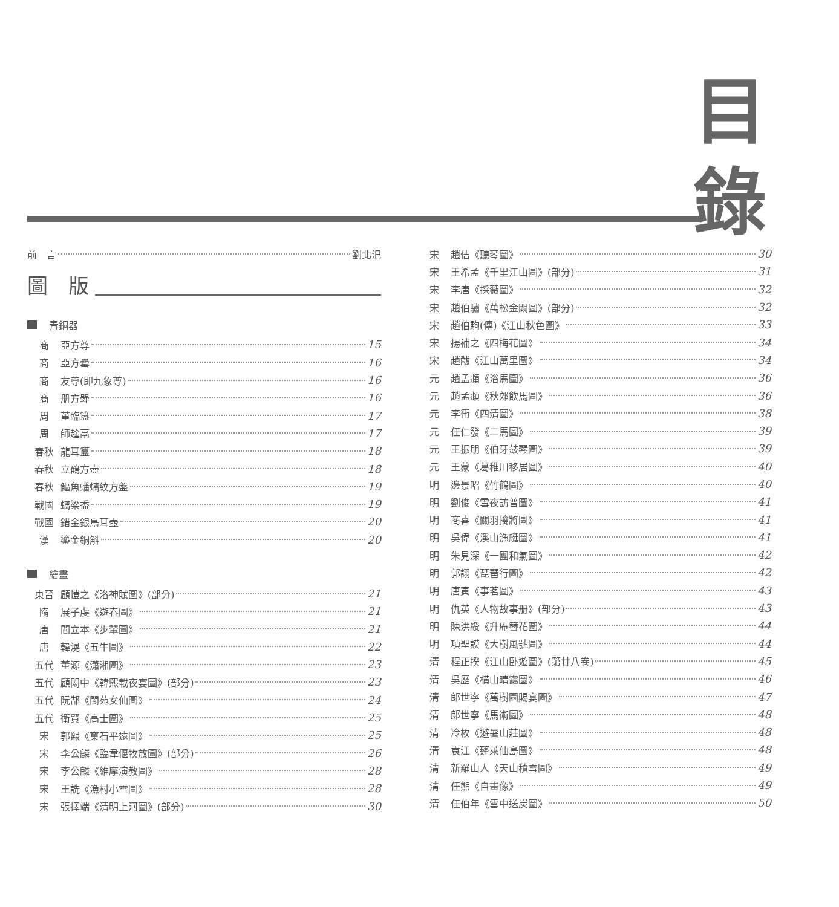目 錄
前　言 劉北汜
圖　版
青銅器
商 ﻿亞方尊 15
商 亞方罍 16
商 友尊(即九象尊) 16
商 册方斝 16
周 堇臨簋 17
周 師趛鬲 17
春秋 龍耳簋 18
春秋 立鶴方壺 18
春秋 鰸魚蟠螭紋方盤 19
戰國 螭梁盉 19
戰國 錯金銀鳥耳壺 20
漢 鎏金銅斛 20
繪畫
東晉 顧愷之《洛神賦圖》(部分) 21
隋 展子虔《遊春圖》 21
唐 閻立本《步輦圖》 21
唐 韓滉《五牛圖》 22
五代 董源《瀟湘圖》 23
五代 顧閎中《韓熙載夜宴圖》(部分) 23
五代 阮郜《閬苑女仙圖》 24
五代 衛賢《高士圖》 25
宋 郭熙《窠石平遠圖》 25
宋 李公麟《臨韋偃牧放圖》(部分) 26
宋 李公麟《維摩演教圖》 28
宋 王詵《漁村小雪圖》 28
宋 張擇端《清明上河圖》(部分) 30
宋 趙佶《聽琴圖》 30
宋 王希孟《千里江山圖》(部分) 31
宋 李唐《採薇圖》 32
宋 趙伯驌《萬松金闕圖》(部分) 32
宋 趙伯駒(傳)《江山秋色圖》 33
宋 揚補之《四梅花圖》 34
宋 趙黻《江山萬里圖》 34
元 趙孟頫《浴馬圖》 36
元 趙孟頫《秋郊飲馬圖》 36
元 李衎《四清圖》 38
元 任仁發《二馬圖》 39
元 王振朋《伯牙鼓琴圖》 39
元 王蒙《葛稚川移居圖》 40
明 邊景昭《竹鶴圖》 40
明 劉俊《雪夜訪普圖》 41
明 商喜《關羽擒將圖》 41
明 吳偉《溪山漁艇圖》 41
明 朱見深《一團和氣圖》 42
明 郭詡《琵琶行圖》 42
明 唐寅《事茗圖》 43
明 仇英《人物故事册》(部分) 43
明 陳洪綬《升庵簪花圖》 44
明 項聖謨《大樹風號圖》 44
清 程正揆《江山卧遊圖》(第廿八卷) 45
清 吳歷《横山晴靄圖》 46
清 郎世寧《萬樹園賜宴圖》 47
清 郎世寧《馬術圖》 48
清 冷枚《避暑山莊圖》 48
清 袁江《蓬萊仙島圖》 48
清 新羅山人《天山積雪圖》 49
清 任熊《自畫像》 49
清 任伯年《雪中送炭圖》 50